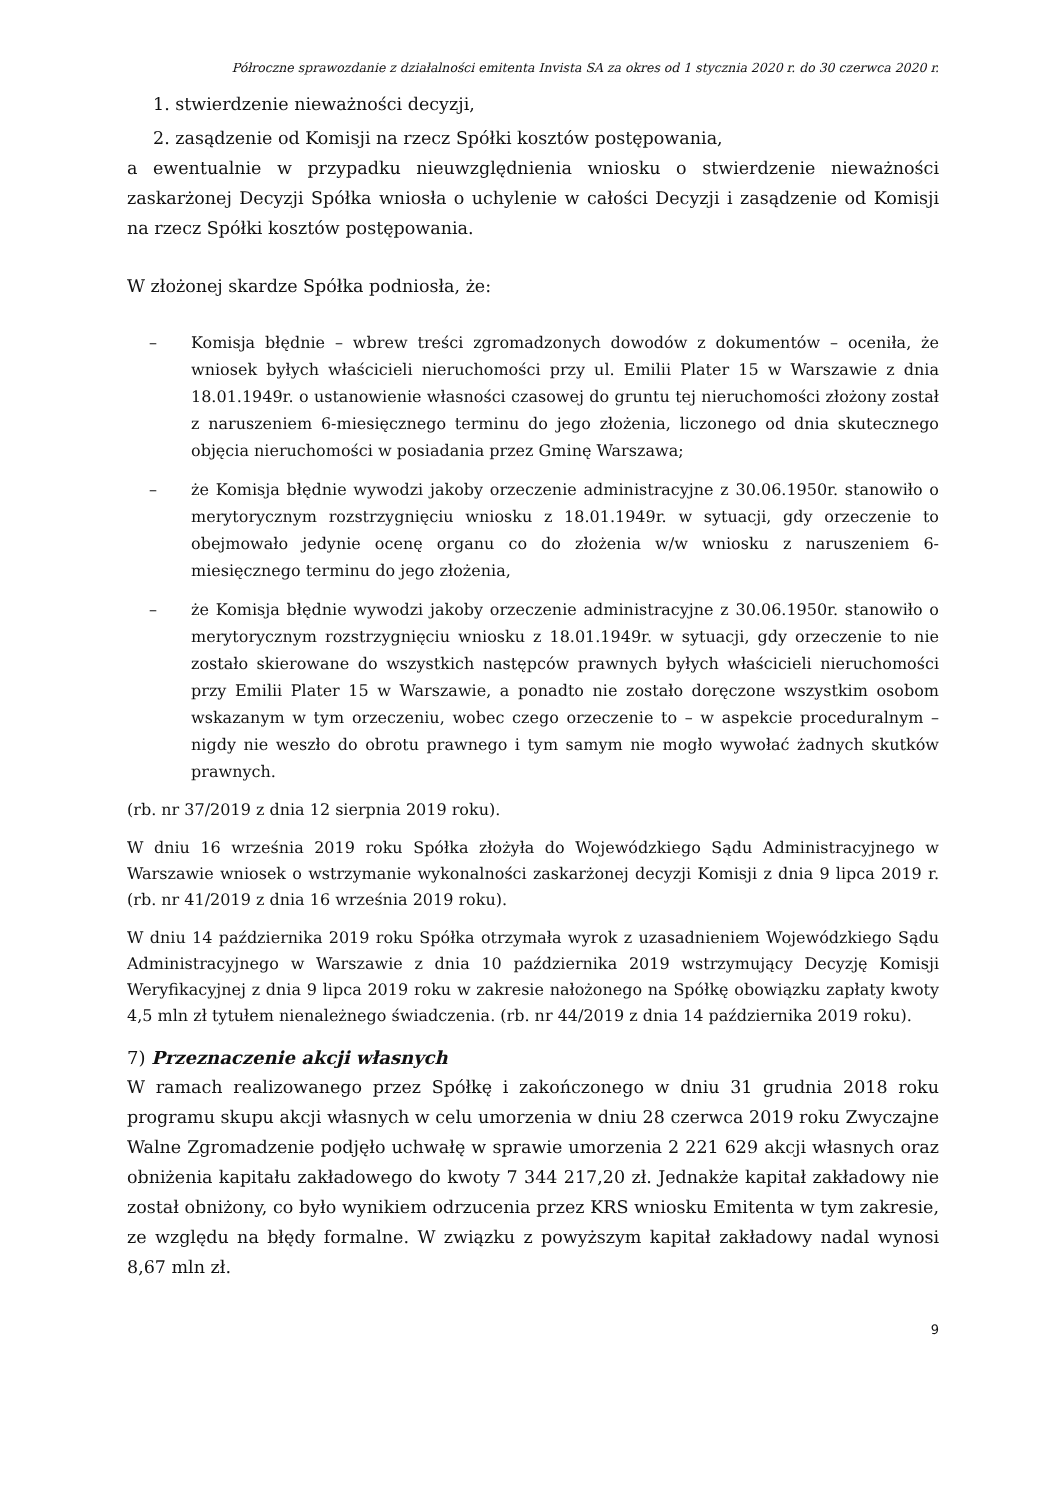Półroczne sprawozdanie z działalności emitenta Invista SA za okres od 1 stycznia 2020 r. do 30 czerwca 2020 r.
1. stwierdzenie nieważności decyzji,
2. zasądzenie od Komisji na rzecz Spółki kosztów postępowania,
a ewentualnie w przypadku nieuwzględnienia wniosku o stwierdzenie nieważności zaskarżonej Decyzji Spółka wniosła o uchylenie w całości Decyzji i zasądzenie od Komisji na rzecz Spółki kosztów postępowania.
W złożonej skardze Spółka podniosła, że:
– Komisja błędnie – wbrew treści zgromadzonych dowodów z dokumentów – oceniła, że wniosek byłych właścicieli nieruchomości przy ul. Emilii Plater 15 w Warszawie z dnia 18.01.1949r. o ustanowienie własności czasowej do gruntu tej nieruchomości złożony został z naruszeniem 6-miesięcznego terminu do jego złożenia, liczonego od dnia skutecznego objęcia nieruchomości w posiadania przez Gminę Warszawa;
– że Komisja błędnie wywodzi jakoby orzeczenie administracyjne z 30.06.1950r. stanowiło o merytorycznym rozstrzygnięciu wniosku z 18.01.1949r. w sytuacji, gdy orzeczenie to obejmowało jedynie ocenę organu co do złożenia w/w wniosku z naruszeniem 6-miesięcznego terminu do jego złożenia,
– że Komisja błędnie wywodzi jakoby orzeczenie administracyjne z 30.06.1950r. stanowiło o merytorycznym rozstrzygnięciu wniosku z 18.01.1949r. w sytuacji, gdy orzeczenie to nie zostało skierowane do wszystkich następców prawnych byłych właścicieli nieruchomości przy Emilii Plater 15 w Warszawie, a ponadto nie zostało doręczone wszystkim osobom wskazanym w tym orzeczeniu, wobec czego orzeczenie to – w aspekcie proceduralnym – nigdy nie weszło do obrotu prawnego i tym samym nie mogło wywołać żadnych skutków prawnych.
(rb. nr 37/2019 z dnia 12 sierpnia 2019 roku).
W dniu 16 września 2019 roku Spółka złożyła do Wojewódzkiego Sądu Administracyjnego w Warszawie wniosek o wstrzymanie wykonalności zaskarżonej decyzji Komisji z dnia 9 lipca 2019 r. (rb. nr 41/2019 z dnia 16 września 2019 roku).
W dniu 14 października 2019 roku Spółka otrzymała wyrok z uzasadnieniem Wojewódzkiego Sądu Administracyjnego w Warszawie z dnia 10 października 2019 wstrzymujący Decyzję Komisji Weryfikacyjnej z dnia 9 lipca 2019 roku w zakresie nałożonego na Spółkę obowiązku zapłaty kwoty 4,5 mln zł tytułem nienależnego świadczenia. (rb. nr 44/2019 z dnia 14 października 2019 roku).
7) Przeznaczenie akcji własnych
W ramach realizowanego przez Spółkę i zakończonego w dniu 31 grudnia 2018 roku programu skupu akcji własnych w celu umorzenia w dniu 28 czerwca 2019 roku Zwyczajne Walne Zgromadzenie podjęło uchwałę w sprawie umorzenia 2 221 629 akcji własnych oraz obniżenia kapitału zakładowego do kwoty 7 344 217,20 zł. Jednakże kapitał zakładowy nie został obniżony, co było wynikiem odrzucenia przez KRS wniosku Emitenta w tym zakresie, ze względu na błędy formalne. W związku z powyższym kapitał zakładowy nadal wynosi 8,67 mln zł.
9